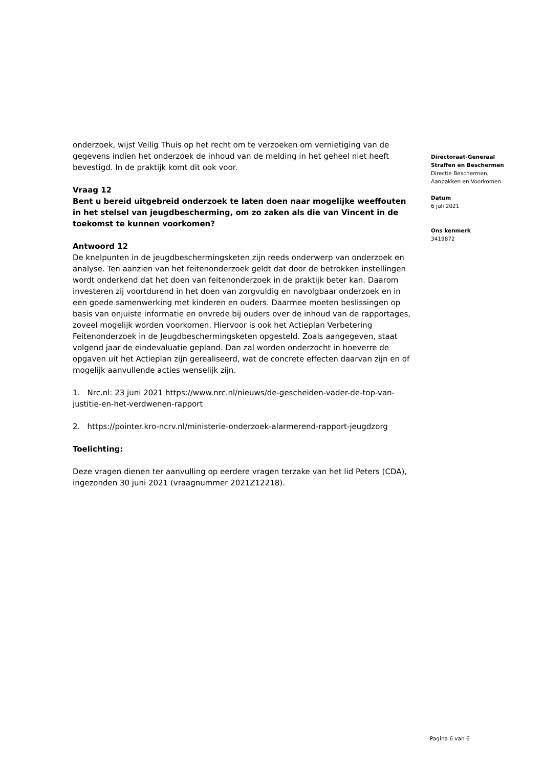onderzoek, wijst Veilig Thuis op het recht om te verzoeken om vernietiging van de gegevens indien het onderzoek de inhoud van de melding in het geheel niet heeft bevestigd. In de praktijk komt dit ook voor.
Vraag 12
Bent u bereid uitgebreid onderzoek te laten doen naar mogelijke weeffouten in het stelsel van jeugdbescherming, om zo zaken als die van Vincent in de toekomst te kunnen voorkomen?
Antwoord 12
De knelpunten in de jeugdbeschermingsketen zijn reeds onderwerp van onderzoek en analyse. Ten aanzien van het feitenonderzoek geldt dat door de betrokken instellingen wordt onderkend dat het doen van feitenonderzoek in de praktijk beter kan. Daarom investeren zij voortdurend in het doen van zorgvuldig en navolgbaar onderzoek en in een goede samenwerking met kinderen en ouders. Daarmee moeten beslissingen op basis van onjuiste informatie en onvrede bij ouders over de inhoud van de rapportages, zoveel mogelijk worden voorkomen. Hiervoor is ook het Actieplan Verbetering Feitenonderzoek in de Jeugdbeschermingsketen opgesteld. Zoals aangegeven, staat volgend jaar de eindevaluatie gepland. Dan zal worden onderzocht in hoeverre de opgaven uit het Actieplan zijn gerealiseerd, wat de concrete effecten daarvan zijn en of mogelijk aanvullende acties wenselijk zijn.
1. Nrc.nl: 23 juni 2021 https://www.nrc.nl/nieuws/de-gescheiden-vader-de-top-van-justitie-en-het-verdwenen-rapport
2. https://pointer.kro-ncrv.nl/ministerie-onderzoek-alarmerend-rapport-jeugdzorg
Toelichting:
Deze vragen dienen ter aanvulling op eerdere vragen terzake van het lid Peters (CDA), ingezonden 30 juni 2021 (vraagnummer 2021Z12218).
Directoraat-Generaal
Straffen en Beschermen
Directie Beschermen,
Aanpakken en Voorkomen
Datum
6 juli 2021
Ons kenmerk
3419872
Pagina 6 van 6